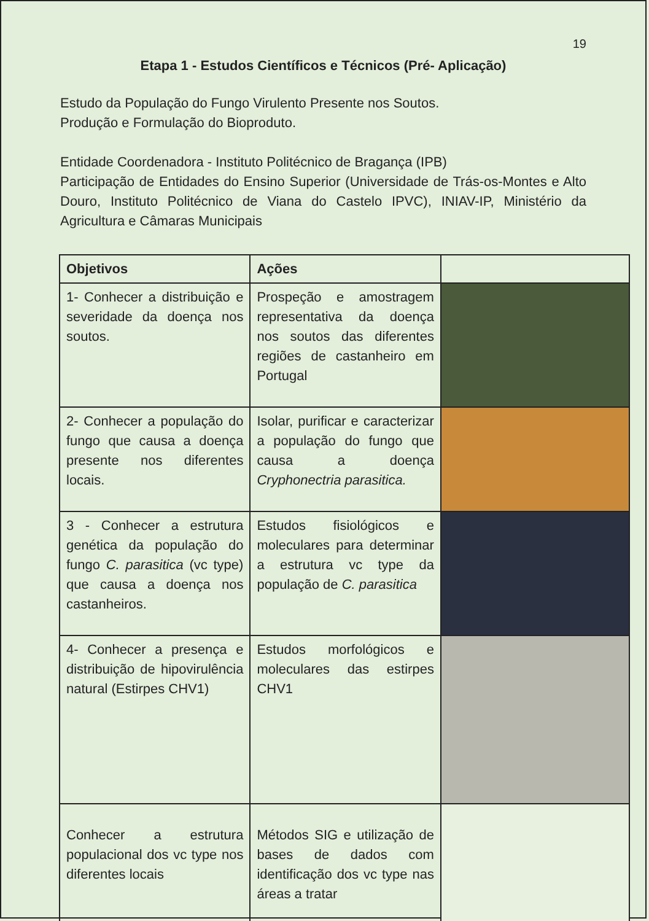19
Etapa 1 - Estudos Científicos e Técnicos (Pré- Aplicação)
Estudo da População do Fungo Virulento Presente nos Soutos.
Produção e Formulação do Bioproduto.
Entidade Coordenadora - Instituto Politécnico de Bragança (IPB)
Participação de Entidades do Ensino Superior (Universidade de Trás-os-Montes e Alto Douro, Instituto Politécnico de Viana do Castelo IPVC), INIAV-IP, Ministério da Agricultura e Câmaras Municipais
| Objetivos | Ações | |
| --- | --- | --- |
| 1- Conhecer a distribuição e severidade da doença nos soutos. | Prospeção e amostragem representativa da doença nos soutos das diferentes regiões de castanheiro em Portugal | |
| 2- Conhecer a população do fungo que causa a doença presente nos diferentes locais. | Isolar, purificar e caracterizar a população do fungo que causa a doença Cryphonectria parasitica. | |
| 3 - Conhecer a estrutura genética da população do fungo C. parasitica (vc type) que causa a doença nos castanheiros. | Estudos fisiológicos e moleculares para determinar a estrutura vc type da população de C. parasitica | |
| 4- Conhecer a presença e distribuição de hipovirulência natural (Estirpes CHV1) | Estudos morfológicos e moleculares das estirpes CHV1 | |
| Conhecer a estrutura populacional dos vc type nos diferentes locais | Métodos SIG e utilização de bases de dados com identificação dos vc type nas áreas a tratar | |